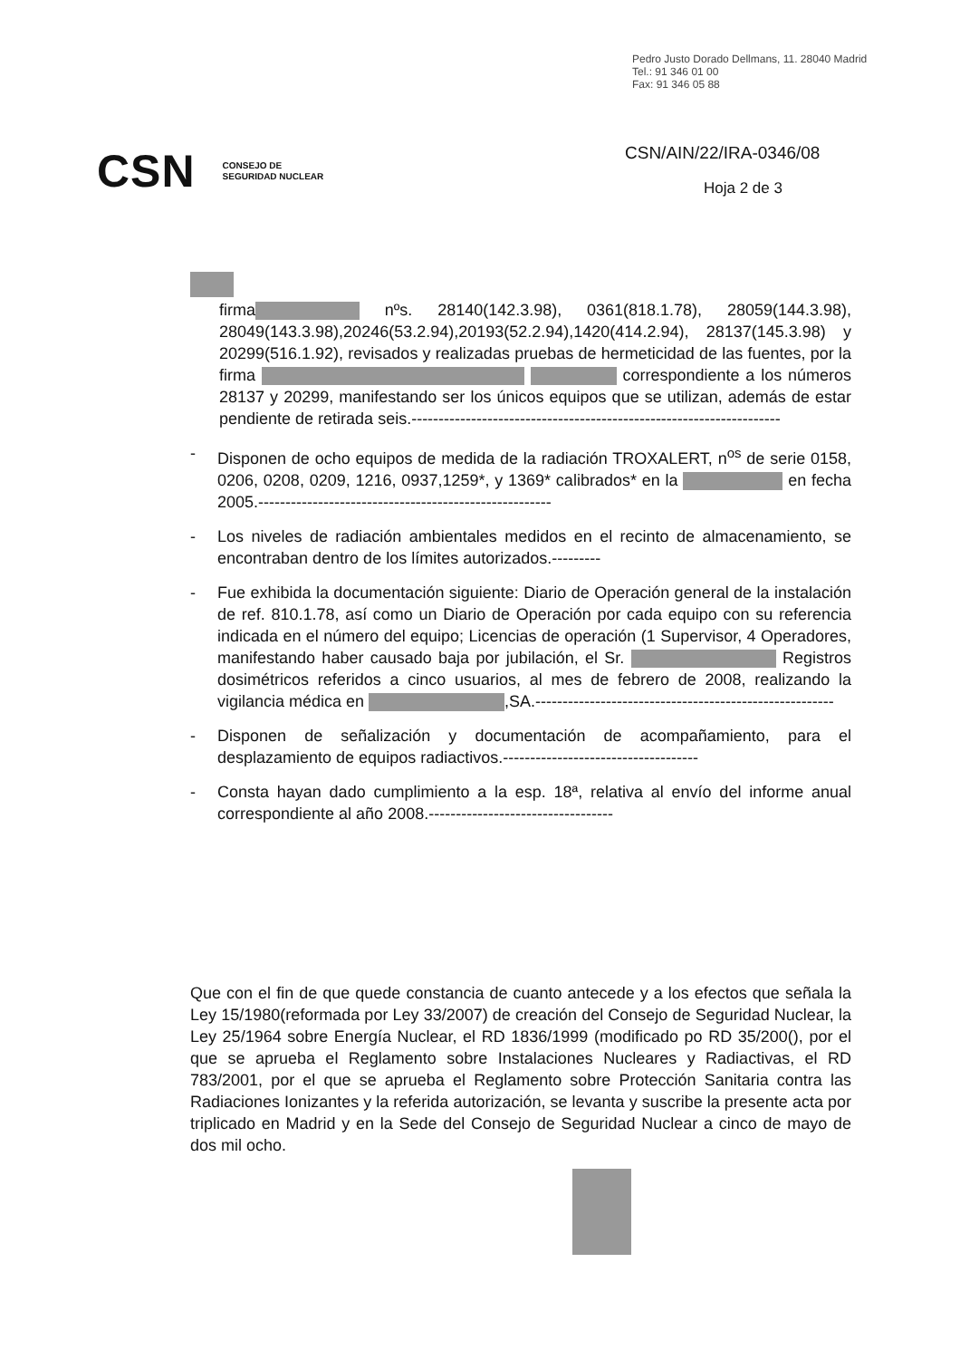Pedro Justo Dorado Dellmans, 11. 28040 Madrid
Tel.: 91 346 01 00
Fax: 91 346 05 88
CSN CONSEJO DE
SEGURIDAD NUCLEAR
CSN/AIN/22/IRA-0346/08
Hoja 2 de 3
firma nºs. 28140(142.3.98), 0361(818.1.78), 28059(144.3.98), 28049(143.3.98),20246(53.2.94),20193(52.2.94),1420(414.2.94), 28137(145.3.98) y 20299(516.1.92), revisados y realizadas pruebas de hermeticidad de las fuentes, por la firma correspondiente a los números 28137 y 20299, manifestando ser los únicos equipos que se utilizan, además de estar pendiente de retirada seis.--------------------------------------------------------------------
- Disponen de ocho equipos de medida de la radiación TROXALERT, n<sup>os</sup> de serie 0158, 0206, 0208, 0209, 1216, 0937,1259*, y 1369* calibrados* en la en fecha 2005.------------------------------------------------------
- Los niveles de radiación ambientales medidos en el recinto de almacenamiento, se encontraban dentro de los límites autorizados.---------
- Fue exhibida la documentación siguiente: Diario de Operación general de la instalación de ref. 810.1.78, así como un Diario de Operación por cada equipo con su referencia indicada en el número del equipo; Licencias de operación (1 Supervisor, 4 Operadores, manifestando haber causado baja por jubilación, el Sr. Registros dosimétricos referidos a cinco usuarios, al mes de febrero de 2008, realizando la vigilancia médica en ,SA.-------------------------------------------------------
- Disponen de señalización y documentación de acompañamiento, para el desplazamiento de equipos radiactivos.------------------------------------
- Consta hayan dado cumplimiento a la esp. 18ª, relativa al envío del informe anual correspondiente al año 2008.----------------------------------
Que con el fin de que quede constancia de cuanto antecede y a los efectos que señala la Ley 15/1980(reformada por Ley 33/2007) de creación del Consejo de Seguridad Nuclear, la Ley 25/1964 sobre Energía Nuclear, el RD 1836/1999 (modificado po RD 35/200(), por el que se aprueba el Reglamento sobre Instalaciones Nucleares y Radiactivas, el RD 783/2001, por el que se aprueba el Reglamento sobre Protección Sanitaria contra las Radiaciones Ionizantes y la referida autorización, se levanta y suscribe la presente acta por triplicado en Madrid y en la Sede del Consejo de Seguridad Nuclear a cinco de mayo de dos mil ocho.